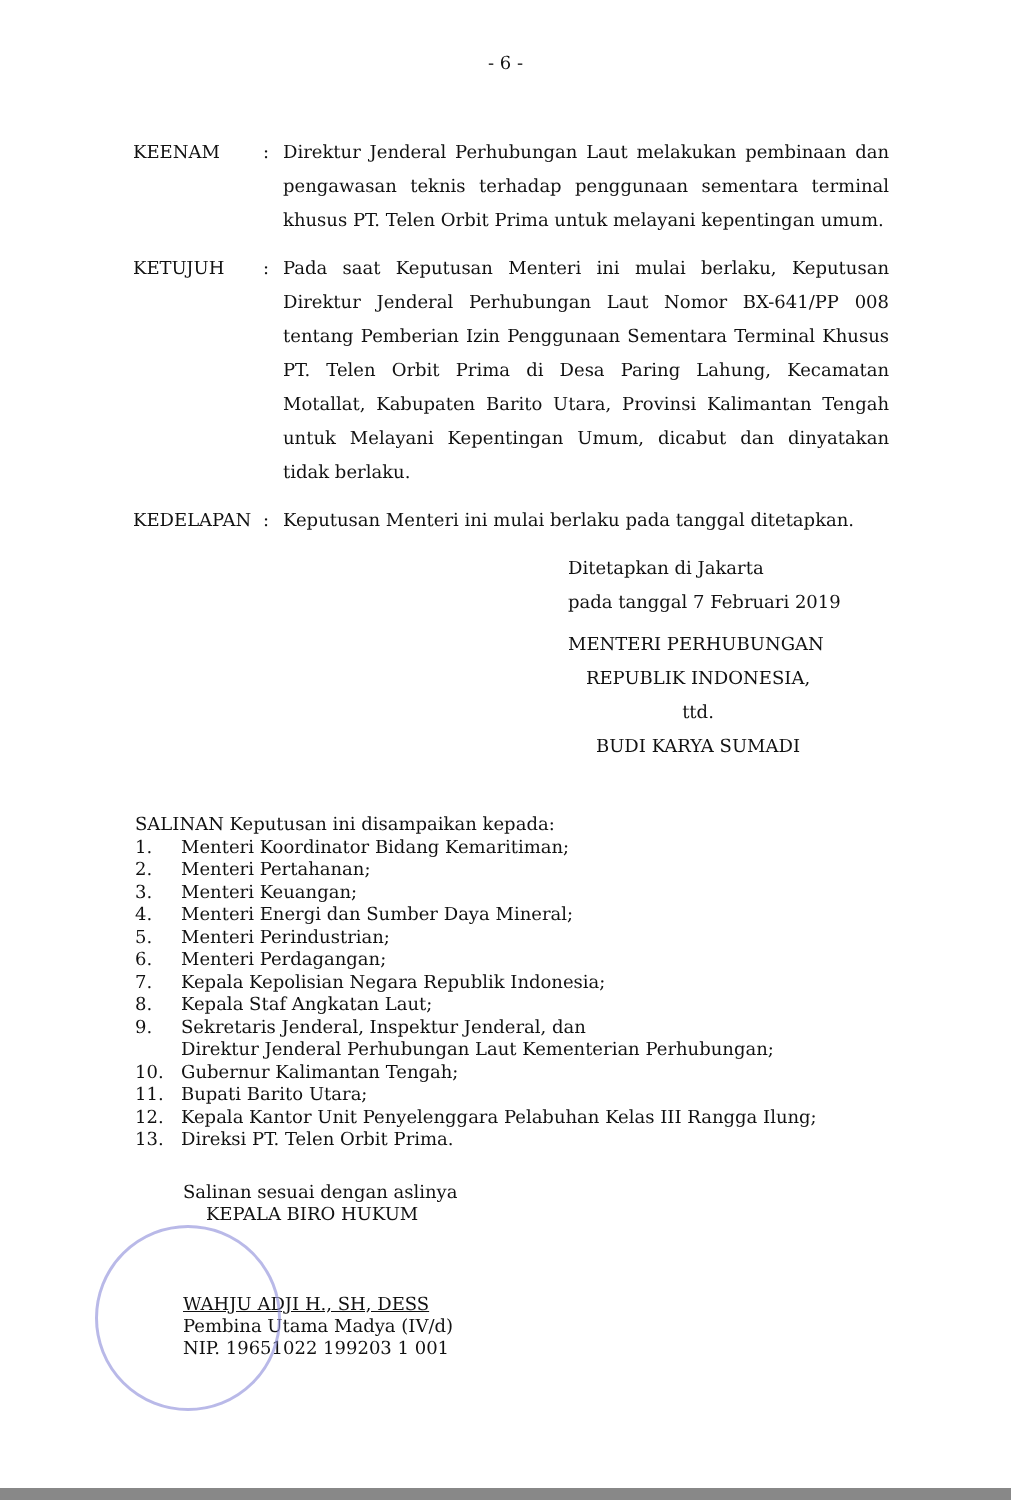- 6 -
KEENAM : Direktur Jenderal Perhubungan Laut melakukan pembinaan dan pengawasan teknis terhadap penggunaan sementara terminal khusus PT. Telen Orbit Prima untuk melayani kepentingan umum.
KETUJUH : Pada saat Keputusan Menteri ini mulai berlaku, Keputusan Direktur Jenderal Perhubungan Laut Nomor BX-641/PP 008 tentang Pemberian Izin Penggunaan Sementara Terminal Khusus PT. Telen Orbit Prima di Desa Paring Lahung, Kecamatan Motallat, Kabupaten Barito Utara, Provinsi Kalimantan Tengah untuk Melayani Kepentingan Umum, dicabut dan dinyatakan tidak berlaku.
KEDELAPAN : Keputusan Menteri ini mulai berlaku pada tanggal ditetapkan.
Ditetapkan di Jakarta
pada tanggal 7 Februari 2019
MENTERI PERHUBUNGAN
REPUBLIK INDONESIA,
ttd.
BUDI KARYA SUMADI
SALINAN Keputusan ini disampaikan kepada:
1. Menteri Koordinator Bidang Kemaritiman;
2. Menteri Pertahanan;
3. Menteri Keuangan;
4. Menteri Energi dan Sumber Daya Mineral;
5. Menteri Perindustrian;
6. Menteri Perdagangan;
7. Kepala Kepolisian Negara Republik Indonesia;
8. Kepala Staf Angkatan Laut;
9. Sekretaris Jenderal, Inspektur Jenderal, dan
Direktur Jenderal Perhubungan Laut Kementerian Perhubungan;
10. Gubernur Kalimantan Tengah;
11. Bupati Barito Utara;
12. Kepala Kantor Unit Penyelenggara Pelabuhan Kelas III Rangga Ilung;
13. Direksi PT. Telen Orbit Prima.
Salinan sesuai dengan aslinya
KEPALA BIRO HUKUM
WAHJU ADJI H., SH, DESS
Pembina Utama Madya (IV/d)
NIP. 19651022 199203 1 001